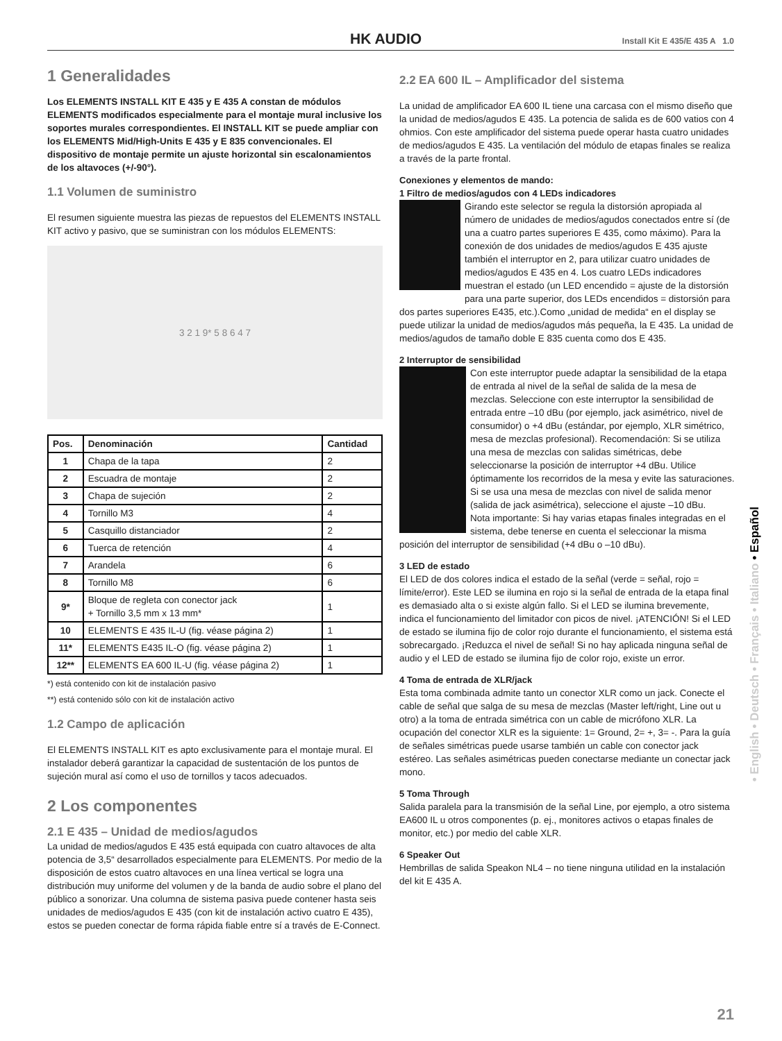HK AUDIO Install Kit E 435/E 435 A 1.0
1 Generalidades
Los ELEMENTS INSTALL KIT E 435 y E 435 A constan de módulos ELEMENTS modificados especialmente para el montaje mural inclusive los soportes murales correspondientes. El INSTALL KIT se puede ampliar con los ELEMENTS Mid/High-Units E 435 y E 835 convencionales. El dispositivo de montaje permite un ajuste horizontal sin escalonamientos de los altavoces (+/-90°).
1.1 Volumen de suministro
El resumen siguiente muestra las piezas de repuestos del ELEMENTS INSTALL KIT activo y pasivo, que se suministran con los módulos ELEMENTS:
3 2 1 9* 5 8 6 4 7
| Pos. | Denominación | Cantidad |
| --- | --- | --- |
| 1 | Chapa de la tapa | 2 |
| 2 | Escuadra de montaje | 2 |
| 3 | Chapa de sujeción | 2 |
| 4 | Tornillo M3 | 4 |
| 5 | Casquillo distanciador | 2 |
| 6 | Tuerca de retención | 4 |
| 7 | Arandela | 6 |
| 8 | Tornillo M8 | 6 |
| 9* | Bloque de regleta con conector jack + Tornillo 3,5 mm x 13 mm* | 1 |
| 10 | ELEMENTS E 435 IL-U (fig. véase página 2) | 1 |
| 11* | ELEMENTS E435 IL-O (fig. véase página 2) | 1 |
| 12** | ELEMENTS EA 600 IL-U (fig. véase página 2) | 1 |
*) está contenido con kit de instalación pasivo
**) está contenido sólo con kit de instalación activo
1.2 Campo de aplicación
El ELEMENTS INSTALL KIT es apto exclusivamente para el montaje mural. El instalador deberá garantizar la capacidad de sustentación de los puntos de sujeción mural así como el uso de tornillos y tacos adecuados.
2 Los componentes
2.1 E 435 – Unidad de medios/agudos
La unidad de medios/agudos E 435 está equipada con cuatro altavoces de alta potencia de 3,5“ desarrollados especialmente para ELEMENTS. Por medio de la disposición de estos cuatro altavoces en una línea vertical se logra una distribución muy uniforme del volumen y de la banda de audio sobre el plano del público a sonorizar. Una columna de sistema pasiva puede contener hasta seis unidades de medios/agudos E 435 (con kit de instalación activo cuatro E 435), estos se pueden conectar de forma rápida fiable entre sí a través de E-Connect.
2.2 EA 600 IL – Amplificador del sistema
La unidad de amplificador EA 600 IL tiene una carcasa con el mismo diseño que la unidad de medios/agudos E 435. La potencia de salida es de 600 vatios con 4 ohmios. Con este amplificador del sistema puede operar hasta cuatro unidades de medios/agudos E 435. La ventilación del módulo de etapas finales se realiza a través de la parte frontal.
Conexiones y elementos de mando:
1 Filtro de medios/agudos con 4 LEDs indicadores
Girando este selector se regula la distorsión apropiada al número de unidades de medios/agudos conectados entre sí (de una a cuatro partes superiores E 435, como máximo). Para la conexión de dos unidades de medios/agudos E 435 ajuste también el interruptor en 2, para utilizar cuatro unidades de medios/agudos E 435 en 4. Los cuatro LEDs indicadores muestran el estado (un LED encendido = ajuste de la distorsión para una parte superior, dos LEDs encendidos = distorsión para dos partes superiores E435, etc.).Como „unidad de medida“ en el display se puede utilizar la unidad de medios/agudos más pequeña, la E 435. La unidad de medios/agudos de tamaño doble E 835 cuenta como dos E 435.
2 Interruptor de sensibilidad
Con este interruptor puede adaptar la sensibilidad de la etapa de entrada al nivel de la señal de salida de la mesa de mezclas. Seleccione con este interruptor la sensibilidad de entrada entre –10 dBu (por ejemplo, jack asimétrico, nivel de consumidor) o +4 dBu (estándar, por ejemplo, XLR simétrico, mesa de mezclas profesional). Recomendación: Si se utiliza una mesa de mezclas con salidas simétricas, debe seleccionarse la posición de interruptor +4 dBu. Utilice óptimamente los recorridos de la mesa y evite las saturaciones. Si se usa una mesa de mezclas con nivel de salida menor (salida de jack asimétrica), seleccione el ajuste –10 dBu.
Nota importante: Si hay varias etapas finales integradas en el sistema, debe tenerse en cuenta el seleccionar la misma posición del interruptor de sensibilidad (+4 dBu o –10 dBu).
3 LED de estado
El LED de dos colores indica el estado de la señal (verde = señal, rojo = límite/error). Este LED se ilumina en rojo si la señal de entrada de la etapa final es demasiado alta o si existe algún fallo. Si el LED se ilumina brevemente, indica el funcionamiento del limitador con picos de nivel. ¡ATENCIÓN! Si el LED de estado se ilumina fijo de color rojo durante el funcionamiento, el sistema está sobrecargado. ¡Reduzca el nivel de señal! Si no hay aplicada ninguna señal de audio y el LED de estado se ilumina fijo de color rojo, existe un error.
4 Toma de entrada de XLR/jack
Esta toma combinada admite tanto un conector XLR como un jack. Conecte el cable de señal que salga de su mesa de mezclas (Master left/right, Line out u otro) a la toma de entrada simétrica con un cable de micrófono XLR. La ocupación del conector XLR es la siguiente: 1= Ground, 2= +, 3= -. Para la guía de señales simétricas puede usarse también un cable con conector jack estéreo. Las señales asimétricas pueden conectarse mediante un conectar jack mono.
5 Toma Through
Salida paralela para la transmisión de la señal Line, por ejemplo, a otro sistema EA600 IL u otros componentes (p. ej., monitores activos o etapas finales de monitor, etc.) por medio del cable XLR.
6 Speaker Out
Hembrillas de salida Speakon NL4 – no tiene ninguna utilidad en la instalación del kit E 435 A.
• English • Deutsch • Français • Italiano • Español
21